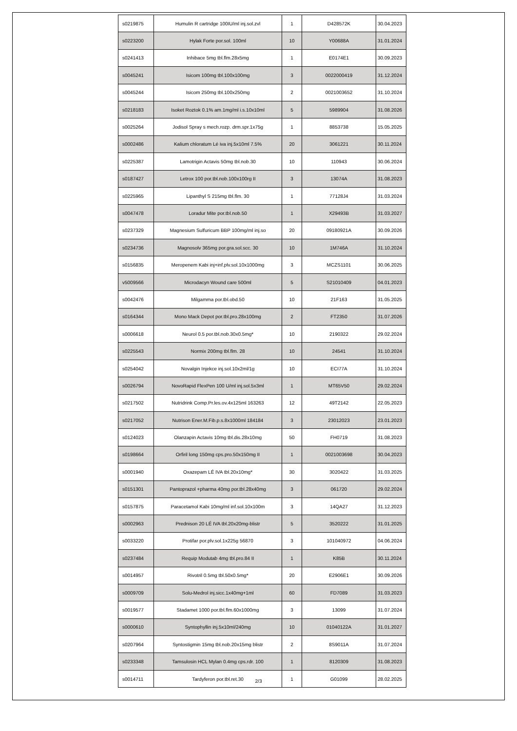| s0219875 | Humulin R cartridge 100IU/ml inj.sol.zvl | 1 | D428572K | 30.04.2023 |
| s0223200 | Hylak Forte por.sol. 100ml | 10 | Y00688A | 31.01.2024 |
| s0241413 | Inhibace 5mg tbl.flm.28x5mg | 1 | E0174E1 | 30.09.2023 |
| s0045241 | Isicom 100mg tbl.100x100mg | 3 | 0022000419 | 31.12.2024 |
| s0045244 | Isicom 250mg tbl.100x250mg | 2 | 0021003652 | 31.10.2024 |
| s0218183 | Isoket Roztok 0.1% am.1mg/ml i.s.10x10ml | 5 | 5989904 | 31.08.2026 |
| s0025264 | Jodisol Spray s mech.rozp. drm.spr.1x75g | 1 | 8853738 | 15.05.2025 |
| s0002486 | Kalium chloratum Lé iva inj.5x10ml 7.5% | 20 | 3061221 | 30.11.2024 |
| s0225387 | Lamotrigin Actavis 50mg tbl.nob.30 | 10 | 110943 | 30.06.2024 |
| s0187427 | Letrox 100 por.tbl.nob.100x100rg II | 3 | 13074A | 31.08.2023 |
| s0225965 | Lipanthyl S 215mg tbl.flm. 30 | 1 | 77128J4 | 31.03.2024 |
| s0047478 | Loradur Mite por.tbl.nob.50 | 1 | X29493B | 31.03.2027 |
| s0237329 | Magnesium Sulfuricum BBP 100mg/ml inj.so | 20 | 09180921A | 30.09.2026 |
| s0234736 | Magnosolv 365mg por.gra.sol.scc. 30 | 10 | 1M746A | 31.10.2024 |
| s0156835 | Meropenem Kabi inj+inf.plv.sol.10x1000mg | 3 | MCZS1101 | 30.06.2025 |
| v5009566 | Microdacyn Wound care 500ml | 5 | S21010409 | 04.01.2023 |
| s0042476 | Milgamma por.tbl.obd.50 | 10 | 21F163 | 31.05.2025 |
| s0164344 | Mono Mack Depot por.tbl.pro.28x100mg | 2 | FT2350 | 31.07.2026 |
| s0006618 | Neurol 0.5 por.tbl.nob.30x0.5mg* | 10 | 2190322 | 29.02.2024 |
| s0225543 | Normix 200mg tbl.flm. 28 | 10 | 24541 | 31.10.2024 |
| s0254042 | Novalgin Injekce inj.sol.10x2ml/1g | 10 | ECI77A | 31.10.2024 |
| s0026794 | NovoRapid FlexPen 100 U/ml inj.sol.5x3ml | 1 | MT65V50 | 29.02.2024 |
| s0217502 | Nutridrink Comp.Pr.les.ov.4x125ml 163263 | 12 | 49T2142 | 22.05.2023 |
| s0217052 | Nutrison Ener.M.Fib.p.s.8x1000ml 184184 | 3 | 23012023 | 23.01.2023 |
| s0124023 | Olanzapin Actavis 10mg tbl.dis.28x10mg | 50 | FH0719 | 31.08.2023 |
| s0198664 | Orfiril long 150mg cps.pro.50x150mg II | 1 | 0021003698 | 30.04.2023 |
| s0001940 | Oxazepam LÉ IVA tbl.20x10mg* | 30 | 3020422 | 31.03.2025 |
| s0151301 | Pantoprazol +pharma 40mg por.tbl.28x40mg | 3 | 061720 | 29.02.2024 |
| s0157875 | Paracetamol Kabi 10mg/ml inf.sol.10x100m | 3 | 14QA27 | 31.12.2023 |
| s0002963 | Prednison 20 LÉ IVA tbl.20x20mg-blistr | 5 | 3520222 | 31.01.2025 |
| s0033220 | Protifar por.plv.sol.1x225g 56870 | 3 | 101040972 | 04.06.2024 |
| s0237484 | Requip Modutab 4mg tbl.pro.84 II | 1 | K85B | 30.11.2024 |
| s0014957 | Rivotril 0.5mg tbl.50x0.5mg* | 20 | E2906E1 | 30.09.2026 |
| s0009709 | Solu-Medrol inj.sicc.1x40mg+1ml | 60 | FD7089 | 31.03.2023 |
| s0019577 | Stadamet 1000 por.tbl.flm.60x1000mg | 3 | 13099 | 31.07.2024 |
| s0000610 | Syntophyllin inj.5x10ml/240mg | 10 | 01040122A | 31.01.2027 |
| s0207964 | Syntostigmin 15mg tbl.nob.20x15mg blistr | 2 | 8S9011A | 31.07.2024 |
| s0233348 | Tamsulosin HCL Mylan 0.4mg cps.rdr. 100 | 1 | 8120309 | 31.08.2023 |
| s0014711 | Tardyferon por.tbl.ret.30 | 1 | G01099 | 28.02.2025 |
2/3